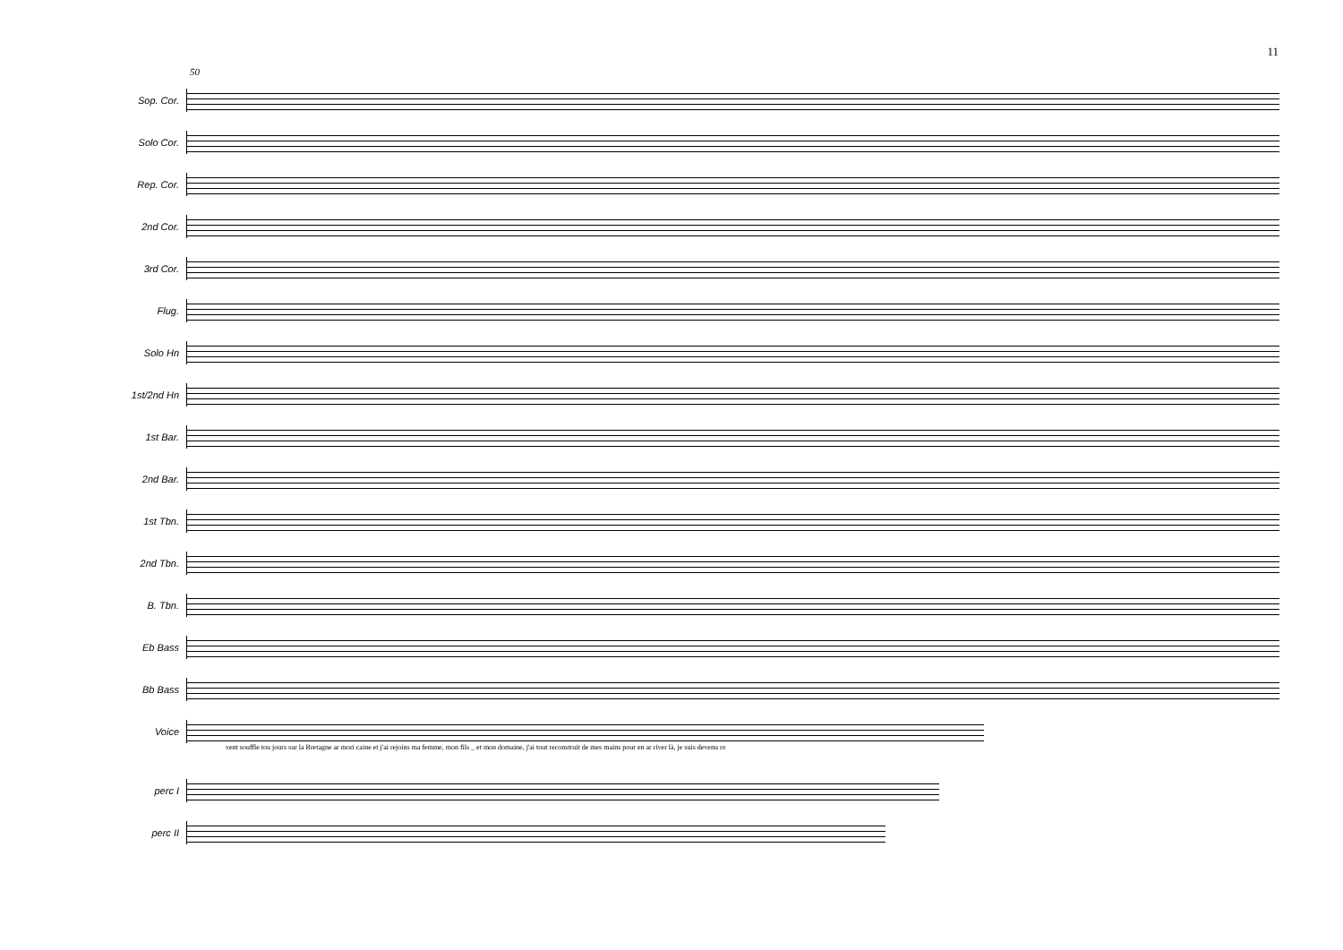11
50
Sop. Cor.
Solo Cor.
Rep. Cor.
2nd Cor.
3rd Cor.
Flug.
Solo Hn
1st/2nd Hn
1st Bar.
2nd Bar.
1st Tbn.
2nd Tbn.
B. Tbn.
Eb Bass
Bb Bass
Voice
vent souffle tou jours sur la Bretagne ar mori caine et j'ai rejoins ma femme, mon fils _ et mon domaine, j'ai tout reconstruit de mes mains pour en ar river là, je suis devenu ro
perc I
perc II